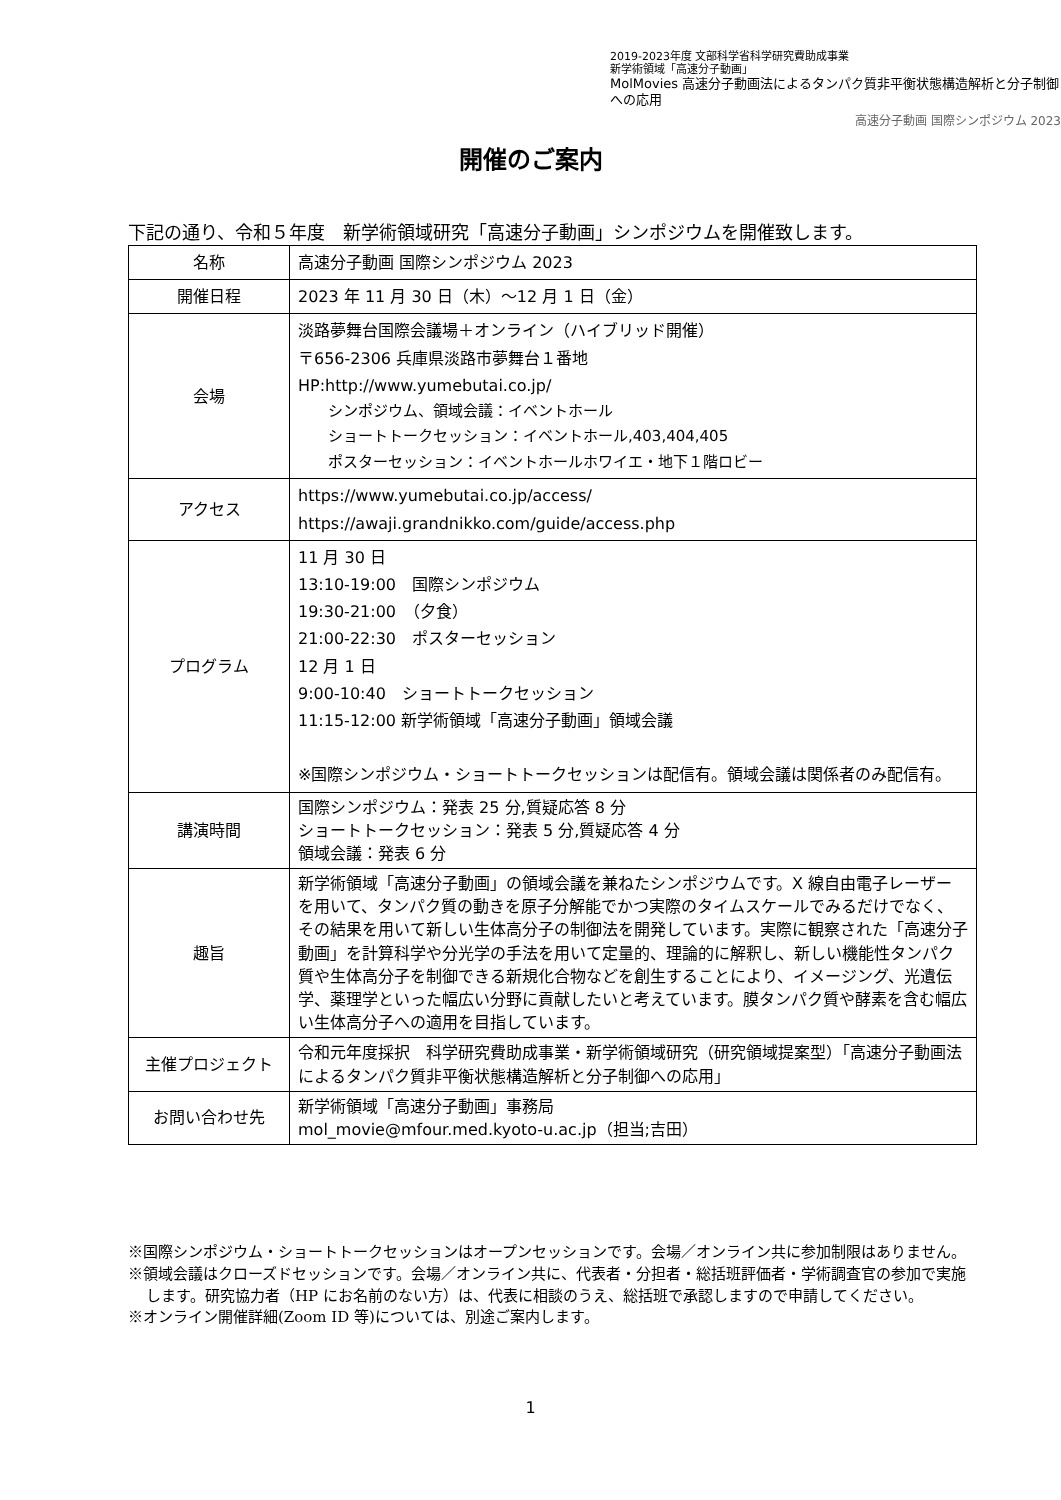2019-2023年度 文部科学省科学研究費助成事業
新学術領域「高速分子動画」
MolMovies 高速分子動画法によるタンパク質非平衡状態構造解析と分子制御への応用
高速分子動画 国際シンポジウム 2023
開催のご案内
下記の通り、令和５年度　新学術領域研究「高速分子動画」シンポジウムを開催致します。
| 名称 | 高速分子動画 国際シンポジウム 2023 |
| 開催日程 | 2023 年 11 月 30 日（木）～12 月 1 日（金） |
| 会場 | 淡路夢舞台国際会議場＋オンライン（ハイブリッド開催） 〒656-2306 兵庫県淡路市夢舞台１番地 HP:http://www.yumebutai.co.jp/ シンポジウム、領域会議：イベントホール ショートトークセッション：イベントホール,403,404,405 ポスターセッション：イベントホールホワイエ・地下１階ロビー |
| アクセス | https://www.yumebutai.co.jp/access/ https://awaji.grandnikko.com/guide/access.php |
| プログラム | 11 月 30 日 13:10-19:00 国際シンポジウム 19:30-21:00 （夕食） 21:00-22:30 ポスターセッション 12 月 1 日 9:00-10:40 ショートトークセッション 11:15-12:00 新学術領域「高速分子動画」領域会議 ※国際シンポジウム・ショートトークセッションは配信有。領域会議は関係者のみ配信有。 |
| 講演時間 | 国際シンポジウム：発表 25 分,質疑応答 8 分 ショートトークセッション：発表 5 分,質疑応答 4 分 領域会議：発表 6 分 |
| 趣旨 | 新学術領域「高速分子動画」の領域会議を兼ねたシンポジウムです。X 線自由電子レーザーを用いて、タンパク質の動きを原子分解能でかつ実際のタイムスケールでみるだけでなく、その結果を用いて新しい生体高分子の制御法を開発しています。実際に観察された「高速分子動画」を計算科学や分光学の手法を用いて定量的、理論的に解釈し、新しい機能性タンパク質や生体高分子を制御できる新規化合物などを創生することにより、イメージング、光遺伝学、薬理学といった幅広い分野に貢献したいと考えています。膜タンパク質や酵素を含む幅広い生体高分子への適用を目指しています。 |
| 主催プロジェクト | 令和元年度採択 科学研究費助成事業・新学術領域研究（研究領域提案型）「高速分子動画法によるタンパク質非平衡状態構造解析と分子制御への応用」 |
| お問い合わせ先 | 新学術領域「高速分子動画」事務局 mol_movie@mfour.med.kyoto-u.ac.jp（担当;吉田） |
※国際シンポジウム・ショートトークセッションはオープンセッションです。会場／オンライン共に参加制限はありません。
※領域会議はクローズドセッションです。会場／オンライン共に、代表者・分担者・総括班評価者・学術調査官の参加で実施します。研究協力者（HP にお名前のない方）は、代表に相談のうえ、総括班で承認しますので申請してください。
※オンライン開催詳細(Zoom ID 等)については、別途ご案内します。
1